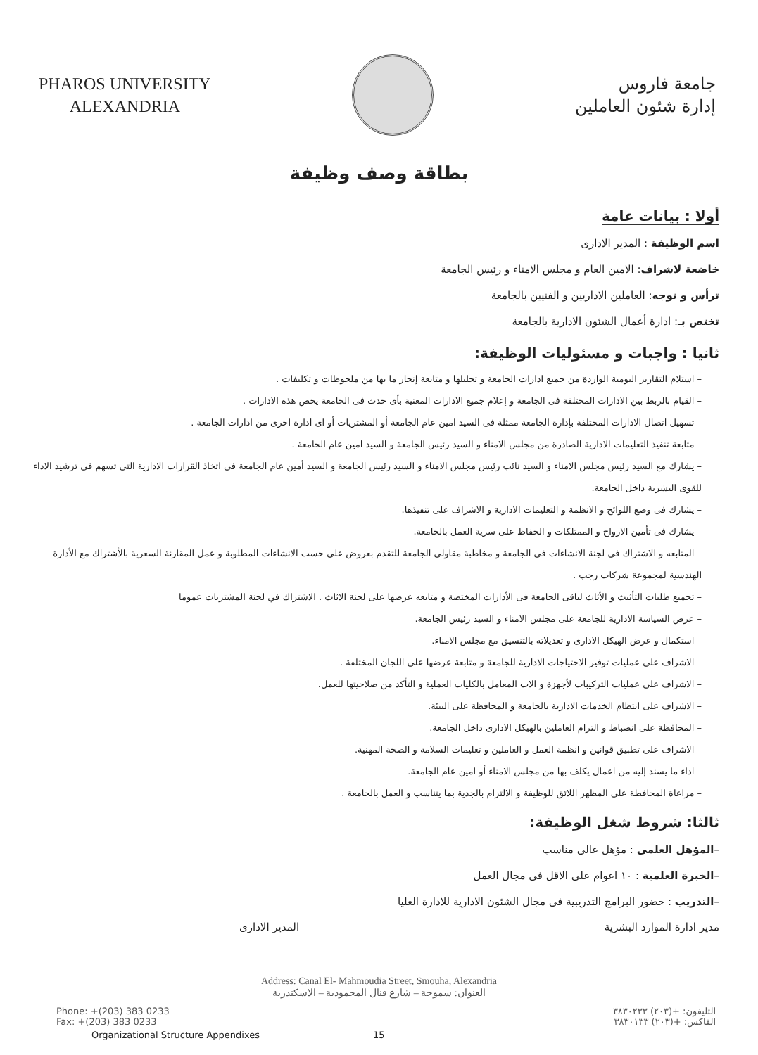PHAROS UNIVERSITY
ALEXANDRIA
جامعة فاروس
إدارة شئون العاملين
بطاقة وصف وظيفة
أولا : بيانات عامة
اسم الوظيفة : المدير الادارى
خاضعة لاشراف: الامين العام و مجلس الامناء و رئيس الجامعة
ترأس و توجه: العاملين الاداريين و الفنيين بالجامعة
تختص بـ: ادارة أعمال الشئون الادارية بالجامعة
ثانيا : واجبات و مسئوليات الوظيفة:
– استلام التقارير اليومية الواردة من جميع ادارات الجامعة و تحليلها و متابعة إنجاز ما بها من ملحوظات و تكليفات .
– القيام بالربط بين الادارات المختلفة فى الجامعة و إعلام جميع الادارات المعنية بأى حدث فى الجامعة يخص هذه الادارات .
– تسهيل اتصال الادارات المختلفة بإدارة الجامعة ممثلة فى السيد امين عام الجامعة أو المشتريات أو اى ادارة اخرى من ادارات الجامعة .
– متابعة تنفيذ التعليمات الادارية الصادرة من مجلس الامناء و السيد رئيس الجامعة و السيد امين عام الجامعة .
– يشارك مع السيد رئيس مجلس الامناء و السيد نائب رئيس مجلس الامناء و السيد رئيس الجامعة و السيد أمين عام الجامعة فى اتخاذ القرارات الادارية التى تسهم فى ترشيد الاداء للقوى البشرية داخل الجامعة.
– يشارك فى وضع اللوائح و الانظمة و التعليمات الادارية و الاشراف على تنفيذها.
– يشارك فى تأمين الارواح و الممتلكات و الحفاظ على سرية العمل بالجامعة.
– المتابعه و الاشتراك فى لجنة الانشاءات فى الجامعة و مخاطبة مقاولى الجامعة للتقدم بعروض على حسب الانشاءات المطلوبة و عمل المقارنة السعرية بالأشتراك مع الأدارة الهندسية لمجموعة شركات رجب .
– تجميع طلبات التأثيث و الأثاث لباقى الجامعة فى الأدارات المختصة و متابعه عرضها على لجنة الاثاث . الاشتراك في لجنة المشتريات عموما
– عرض السياسة الادارية للجامعة على مجلس الامناء و السيد رئيس الجامعة.
– استكمال و عرض الهيكل الادارى و تعديلاته بالتنسيق مع مجلس الامناء.
– الاشراف على عمليات توفير الاحتياجات الادارية للجامعة و متابعة عرضها على اللجان المختلفة .
– الاشراف على عمليات التركيبات لأجهزة و الات المعامل بالكليات العملية و التأكد من صلاحيتها للعمل.
– الاشراف على انتظام الخدمات الادارية بالجامعة و المحافظة على البيئة.
– المحافظة على انضباط و التزام العاملين بالهيكل الادارى داخل الجامعة.
– الاشراف على تطبيق قوانين و انظمة العمل و العاملين و تعليمات السلامة و الصحة المهنية.
– اداء ما يسند إليه من اعمال يكلف بها من مجلس الامناء أو امين عام الجامعة.
– مراعاة المحافظة على المظهر اللائق للوظيفة و الالتزام بالجدية بما يتناسب و العمل بالجامعة .
ثالثا: شروط شغل الوظيفة:
–المؤهل العلمى : مؤهل عالى مناسب
–الخبرة العلمية : ١٠ اعوام على الاقل فى مجال العمل
–التدريب : حضور البرامج التدريبية فى مجال الشئون الادارية للادارة العليا
مدير ادارة الموارد البشرية المدير الادارى
Address: Canal El- Mahmoudia Street, Smouha, Alexandria
العنوان: سموحة – شارع قنال المحمودية – الاسكندرية
Phone: +(203) 383 0233
Fax: +(203) 383 0233 التليفون: +(٢٠٣) ٣٨٣٠٢٣٣
الفاكس: +(٢٠٣) ٣٨٣٠١٣٣
Organizational Structure Appendixes 15